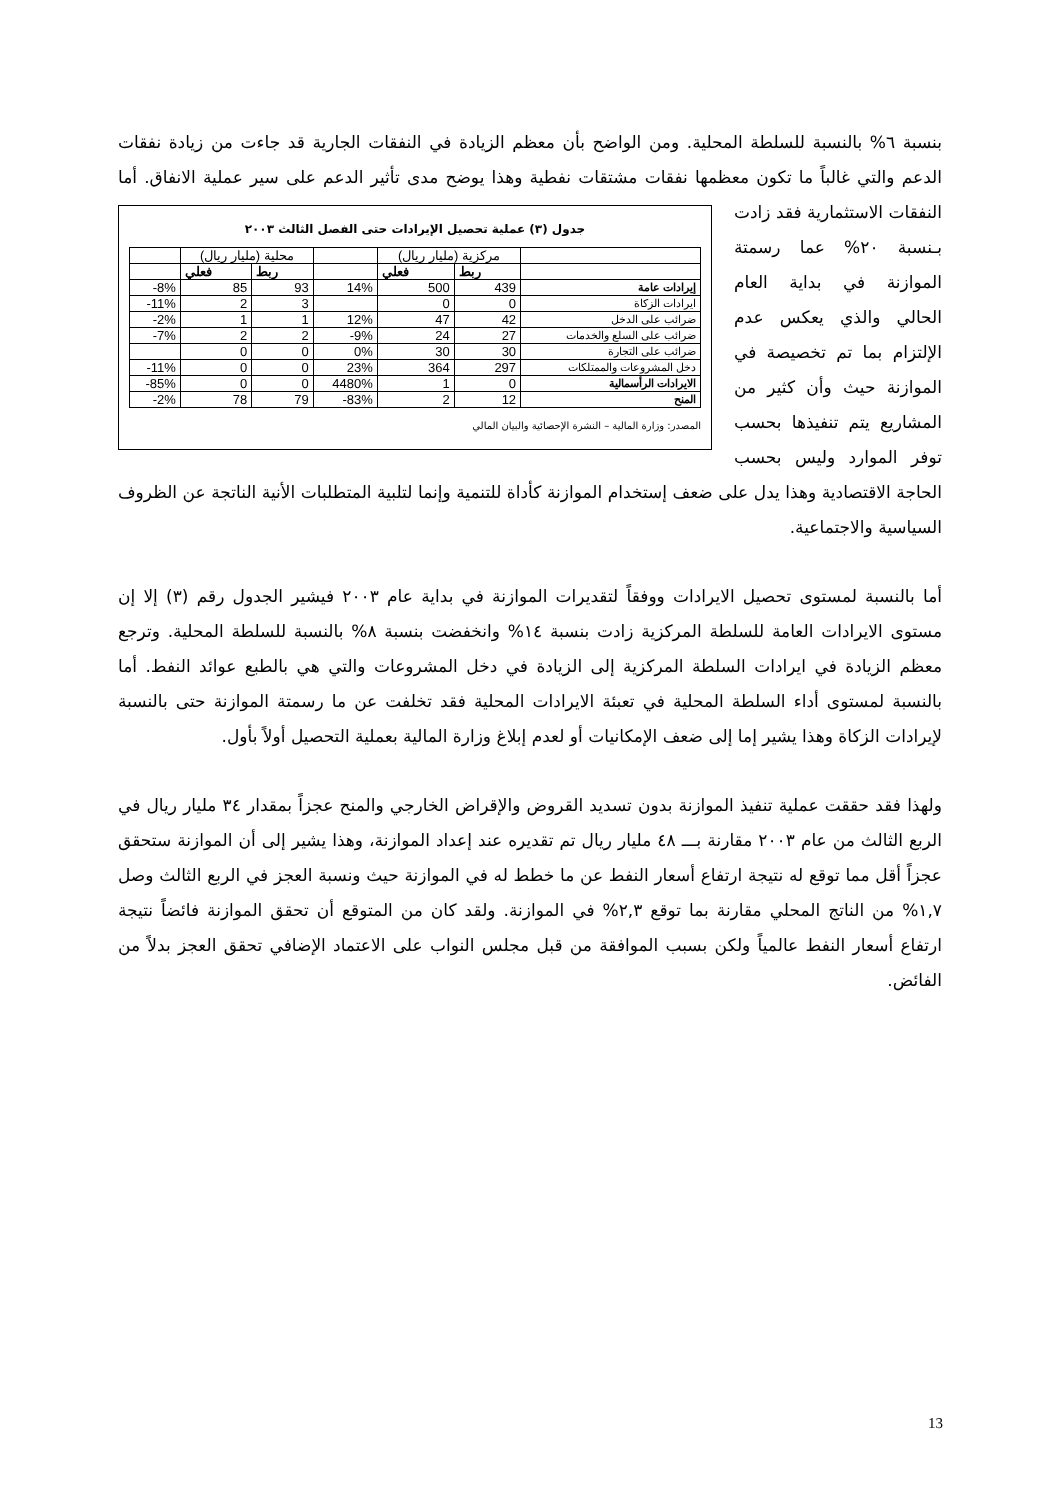بنسبة ٦% بالنسبة للسلطة المحلية. ومن الواضح بأن معظم الزيادة في النفقات الجارية قد جاءت من زيادة نفقات الدعم والتي غالباً ما تكون معظمها نفقات مشتقات نفطية وهذا يوضح مدى تأثير الدعم على
جدول (٣) عملية تحصيل الإيرادات حتى الفصل الثالث ٢٠٠٣
| | محلية (مليار ريال) | | | مركزية (مليار ريال) | | |
| | فعلي | ربط | | فعلي | ربط | |
| -8% | 85 | 93 | 14% | 500 | 439 | إيرادات عامة |
| -11% | 2 | 3 | | 0 | 0 | ايرادات الزكاة |
| -2% | 1 | 1 | 12% | 47 | 42 | ضرائب على الدخل |
| -7% | 2 | 2 | -9% | 24 | 27 | ضرائب على السلع والخدمات |
| | 0 | 0 | 0% | 30 | 30 | ضرائب على التجارة |
| -11% | 0 | 0 | 23% | 364 | 297 | دخل المشروعات والممتلكات |
| -85% | 0 | 0 | 4480% | 1 | 0 | الايرادات الرأسمالية |
| -2% | 78 | 79 | -83% | 2 | 12 | المنح |
المصدر: وزارة المالية – النشرة الإحصائية والبيان المالي
سير عملية الانفاق. أما النفقات الاستثمارية فقد زادت بـنسبة ٢٠% عما رسمتة الموازنة في بداية العام الحالي والذي يعكس عدم الإلتزام بما تم تخصيصة في الموازنة حيث وأن كثير من المشاريع يتم تنفيذها بحسب توفر الموارد وليس بحسب الحاجة الاقتصادية وهذا يدل على ضعف إستخدام الموازنة كأداة للتنمية وإنما لتلبية المتطلبات الأنية الناتجة عن الظروف السياسية والاجتماعية.
أما بالنسبة لمستوى تحصيل الايرادات ووفقاً لتقديرات الموازنة في بداية عام ٢٠٠٣ فيشير الجدول رقم (٣) إلا إن مستوى الايرادات العامة للسلطة المركزية زادت بنسبة ١٤% وانخفضت بنسبة ٨% بالنسبة للسلطة المحلية. وترجع معظم الزيادة في ايرادات السلطة المركزية إلى الزيادة في دخل المشروعات والتي هي بالطبع عوائد النفط. أما بالنسبة لمستوى أداء السلطة المحلية في تعبئة الايرادات المحلية فقد تخلفت عن ما رسمتة الموازنة حتى بالنسبة لإيرادات الزكاة وهذا يشير إما إلى ضعف الإمكانيات أو لعدم إبلاغ وزارة المالية بعملية التحصيل أولاً بأول.
ولهذا فقد حققت عملية تنفيذ الموازنة بدون تسديد القروض والإقراض الخارجي والمنح عجزاً بمقدار ٣٤ مليار ريال في الربع الثالث من عام ٢٠٠٣ مقارنة بـــ ٤٨ مليار ريال تم تقديره عند إعداد الموازنة، وهذا يشير إلى أن الموازنة ستحقق عجزاً أقل مما توقع له نتيجة ارتفاع أسعار النفط عن ما خطط له في الموازنة حيث ونسبة العجز في الربع الثالث وصل ١,٧% من الناتج المحلي مقارنة بما توقع ٢,٣% في الموازنة. ولقد كان من المتوقع أن تحقق الموازنة فائضاً نتيجة ارتفاع أسعار النفط عالمياً ولكن بسبب الموافقة من قبل مجلس النواب على الاعتماد الإضافي تحقق العجز بدلاً من الفائض.
13